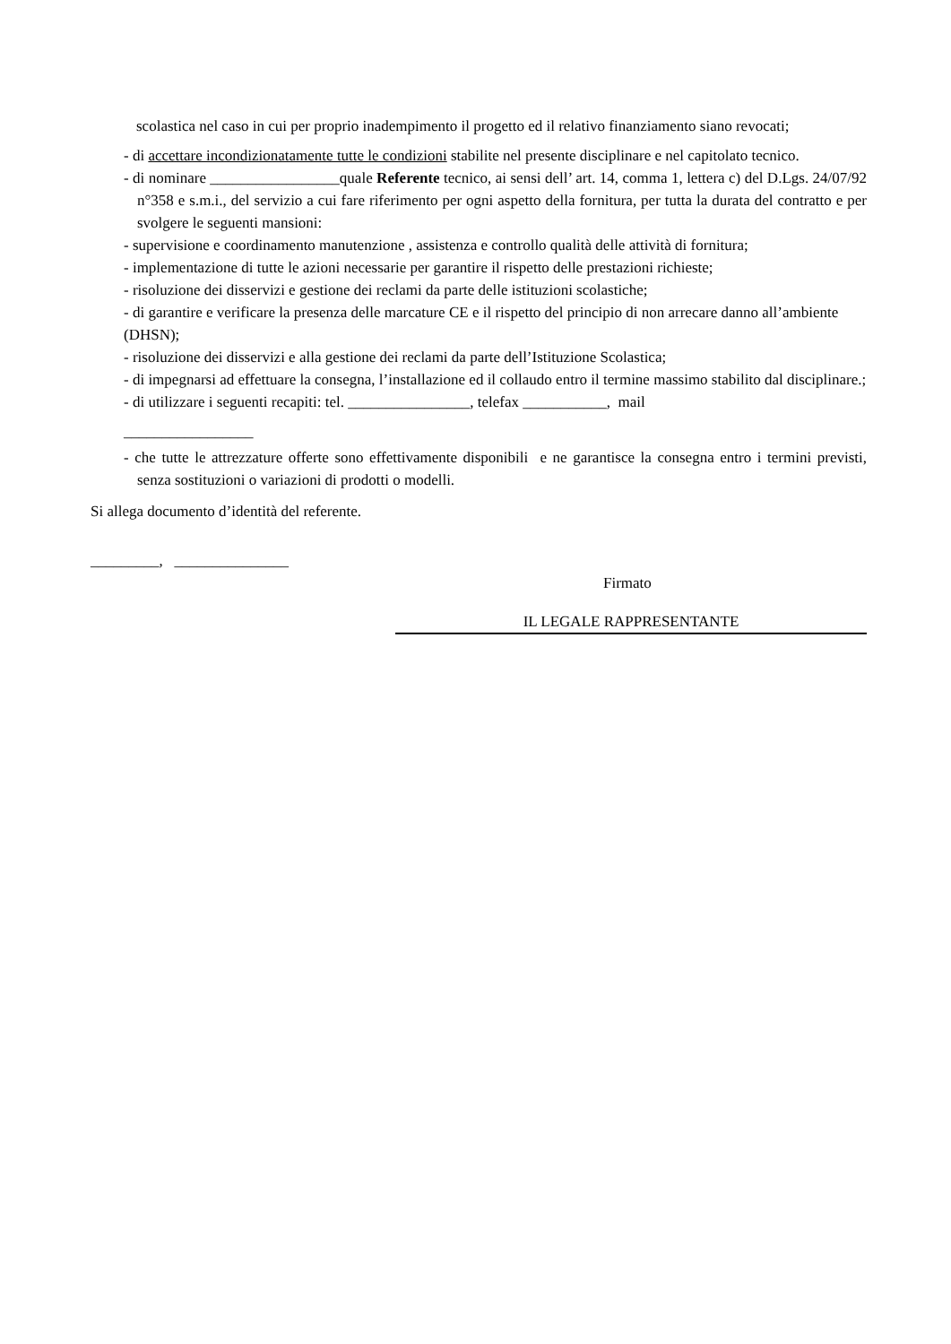scolastica nel caso in cui per proprio inadempimento il progetto ed il relativo finanziamento siano revocati;
- di accettare incondizionatamente tutte le condizioni stabilite nel presente disciplinare e nel capitolato tecnico.
- di nominare _________________quale Referente tecnico, ai sensi dell’ art. 14, comma 1, lettera c) del D.Lgs. 24/07/92 n°358 e s.m.i., del servizio a cui fare riferimento per ogni aspetto della fornitura, per tutta la durata del contratto e per svolgere le seguenti mansioni:
- supervisione e coordinamento manutenzione , assistenza e controllo qualità delle attività di fornitura;
- implementazione di tutte le azioni necessarie per garantire il rispetto delle prestazioni richieste;
- risoluzione dei disservizi e gestione dei reclami da parte delle istituzioni scolastiche;
- di garantire e verificare la presenza delle marcature CE e il rispetto del principio di non arrecare danno all’ambiente (DHSN);
- risoluzione dei disservizi e alla gestione dei reclami da parte dell’Istituzione Scolastica;
- di impegnarsi ad effettuare la consegna, l’installazione ed il collaudo entro il termine massimo stabilito dal disciplinare.;
- di utilizzare i seguenti recapiti: tel. ________________, telefax ___________, mail
_________________
- che tutte le attrezzature offerte sono effettivamente disponibili e ne garantisce la consegna entro i termini previsti, senza sostituzioni o variazioni di prodotti o modelli.
Si allega documento d’identità del referente.
_________, _______________
Firmato
IL LEGALE RAPPRESENTANTE